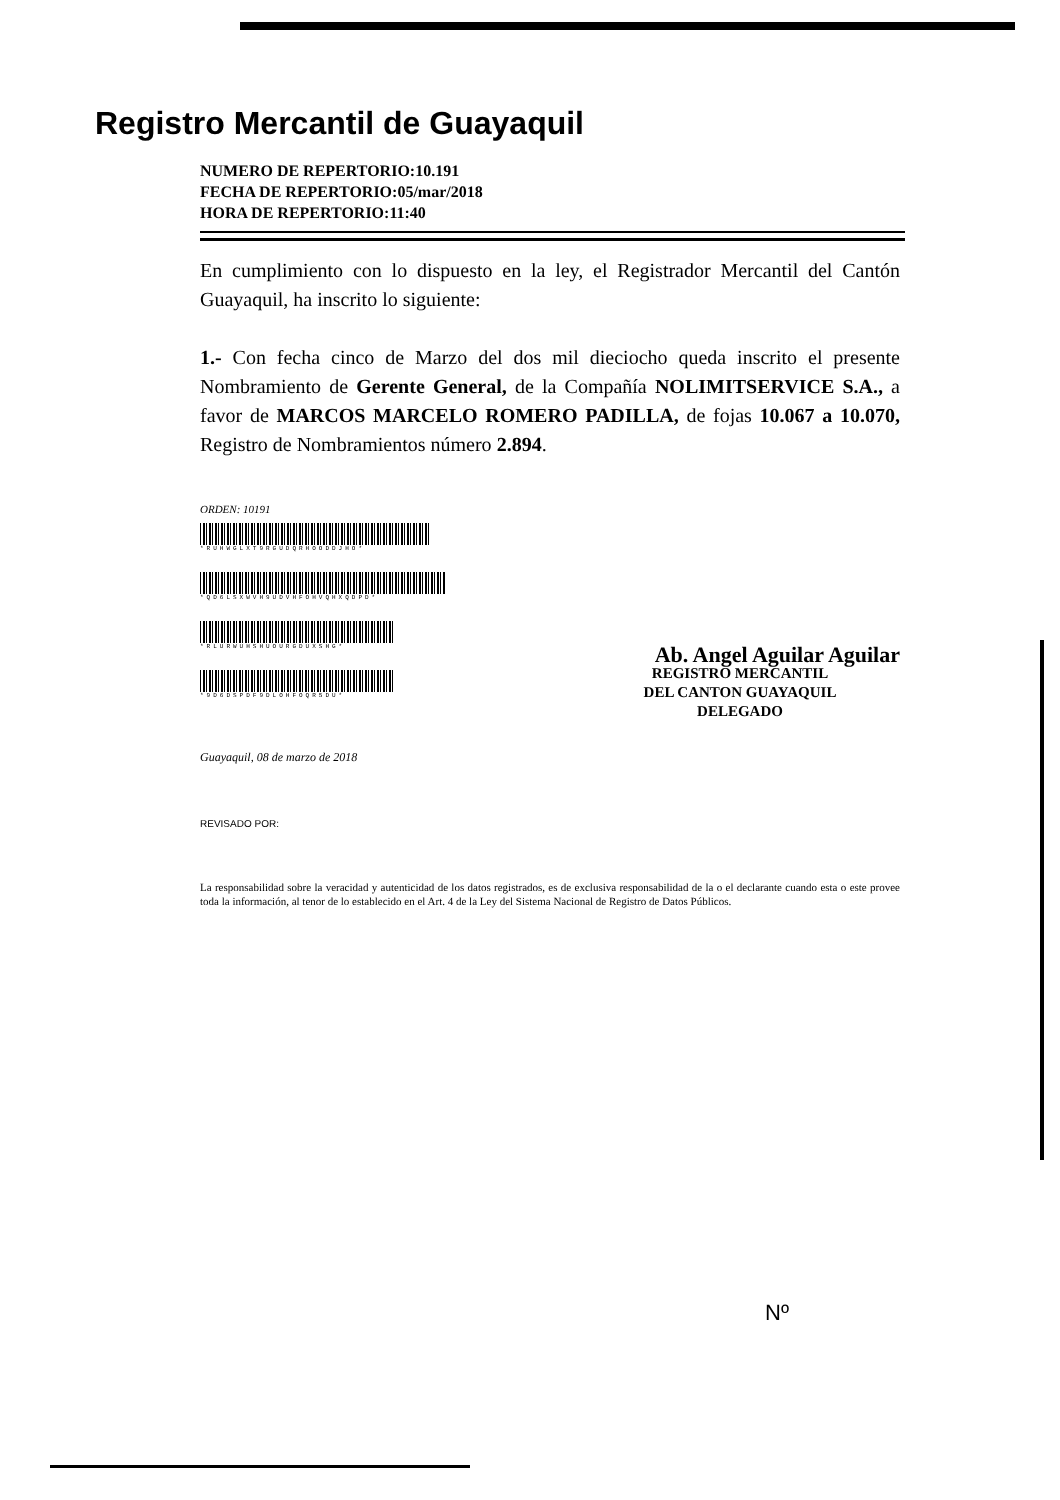Registro Mercantil de Guayaquil
NUMERO DE REPERTORIO:10.191
FECHA DE REPERTORIO:05/mar/2018
HORA DE REPERTORIO:11:40
En cumplimiento con lo dispuesto en la ley, el Registrador Mercantil del Cantón Guayaquil, ha inscrito lo siguiente:
1.- Con fecha cinco de Marzo del dos mil dieciocho queda inscrito el presente Nombramiento de Gerente General, de la Compañía NOLIMITSERVICE S.A., a favor de MARCOS MARCELO ROMERO PADILLA, de fojas 10.067 a 10.070, Registro de Nombramientos número 2.894.
ORDEN: 10191
*RUHWGLXT9RGUDQRHOODDJHO*
*QD6LSXWVH9UDVHFOHVQHXQDPD*
*RLURWUHSHUOURGDUXSHG*
*9D6DSPDF9DLOHFOQR5DU*
Ab. Angel Aguilar Aguilar
REGISTRO MERCANTIL
DEL CANTON GUAYAQUIL
DELEGADO
Guayaquil, 08 de marzo de 2018
REVISADO POR:
La responsabilidad sobre la veracidad y autenticidad de los datos registrados, es de exclusiva responsabilidad de la o el declarante cuando esta o este provee toda la información, al tenor de lo establecido en el Art. 4 de la Ley del Sistema Nacional de Registro de Datos Públicos.
Nº